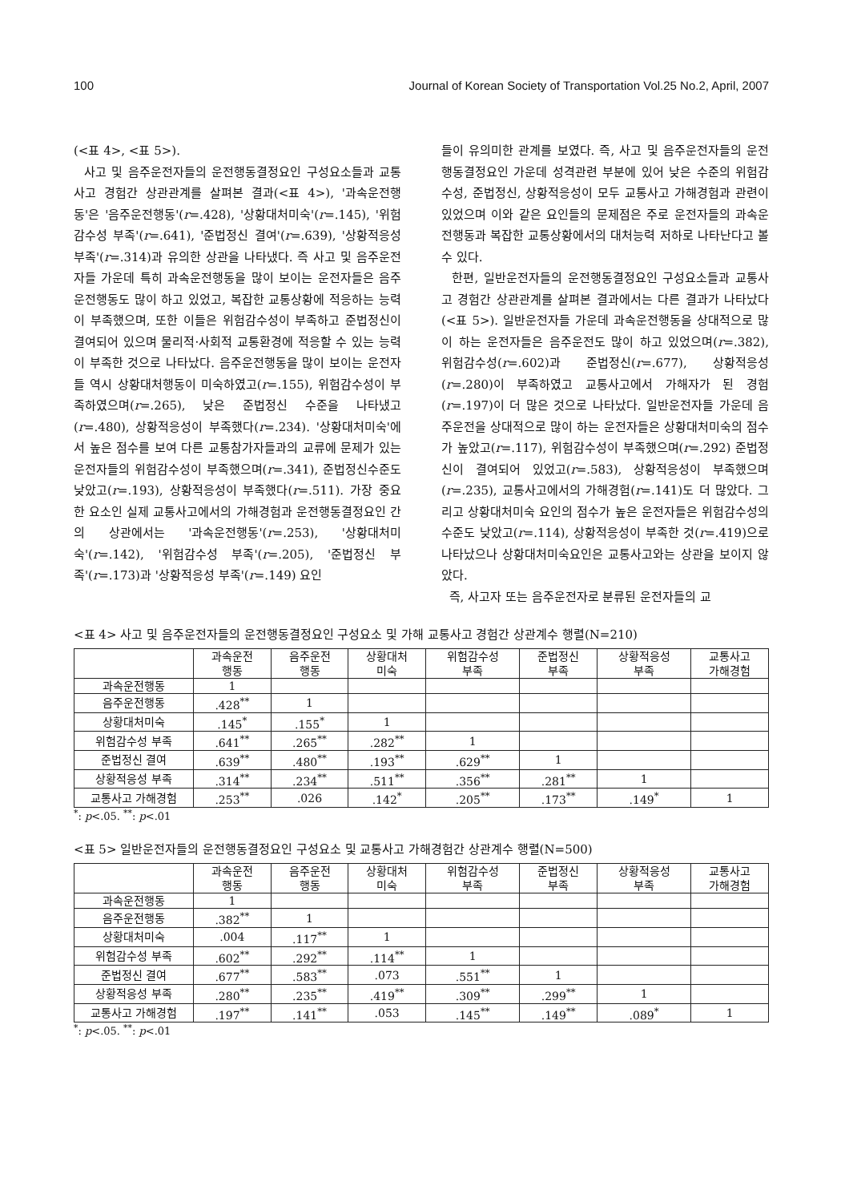100 Journal of Korean Society of Transportation Vol.25 No.2, April, 2007
(<표 4>, <표 5>).
사고 및 음주운전자들의 운전행동결정요인 구성요소들과 교통사고 경험간 상관관계를 살펴본 결과(<표 4>), '과속운전행동'은 '음주운전행동'(r=.428), '상황대처미숙'(r=.145), '위험감수성 부족'(r=.641), '준법정신 결여'(r=.639), '상황적응성 부족'(r=.314)과 유의한 상관을 나타냈다. 즉 사고 및 음주운전자들 가운데 특히 과속운전행동을 많이 보이는 운전자들은 음주운전행동도 많이 하고 있었고, 복잡한 교통상황에 적응하는 능력이 부족했으며, 또한 이들은 위험감수성이 부족하고 준법정신이 결여되어 있으며 물리적·사회적 교통환경에 적응할 수 있는 능력이 부족한 것으로 나타났다. 음주운전행동을 많이 보이는 운전자들 역시 상황대처행동이 미숙하였고(r=.155), 위험감수성이 부족하였으며(r=.265), 낮은 준법정신 수준을 나타냈고(r=.480), 상황적응성이 부족했다(r=.234). '상황대처미숙'에서 높은 점수를 보여 다른 교통참가자들과의 교류에 문제가 있는 운전자들의 위험감수성이 부족했으며(r=.341), 준법정신수준도 낮았고(r=.193), 상황적응성이 부족했다(r=.511). 가장 중요한 요소인 실제 교통사고에서의 가해경험과 운전행동결정요인 간의 상관에서는 '과속운전행동'(r=.253), '상황대처미숙'(r=.142), '위험감수성 부족'(r=.205), '준법정신 부족'(r=.173)과 '상황적응성 부족'(r=.149) 요인
들이 유의미한 관계를 보였다. 즉, 사고 및 음주운전자들의 운전행동결정요인 가운데 성격관련 부분에 있어 낮은 수준의 위험감수성, 준법정신, 상황적응성이 모두 교통사고 가해경험과 관련이 있었으며 이와 같은 요인들의 문제점은 주로 운전자들의 과속운전행동과 복잡한 교통상황에서의 대처능력 저하로 나타난다고 볼 수 있다.
한편, 일반운전자들의 운전행동결정요인 구성요소들과 교통사고 경험간 상관관계를 살펴본 결과에서는 다른 결과가 나타났다(<표 5>). 일반운전자들 가운데 과속운전행동을 상대적으로 많이 하는 운전자들은 음주운전도 많이 하고 있었으며(r=.382), 위험감수성(r=.602)과 준법정신(r=.677), 상황적응성(r=.280)이 부족하였고 교통사고에서 가해자가 된 경험(r=.197)이 더 많은 것으로 나타났다. 일반운전자들 가운데 음주운전을 상대적으로 많이 하는 운전자들은 상황대처미숙의 점수가 높았고(r=.117), 위험감수성이 부족했으며(r=.292) 준법정신이 결여되어 있었고(r=.583), 상황적응성이 부족했으며(r=.235), 교통사고에서의 가해경험(r=.141)도 더 많았다. 그리고 상황대처미숙 요인의 점수가 높은 운전자들은 위험감수성의 수준도 낮았고(r=.114), 상황적응성이 부족한 것(r=.419)으로 나타났으나 상황대처미숙요인은 교통사고와는 상관을 보이지 않았다.
즉, 사고자 또는 음주운전자로 분류된 운전자들의 교
<표 4> 사고 및 음주운전자들의 운전행동결정요인 구성요소 및 가해 교통사고 경험간 상관계수 행렬(N=210)
| | 과속운전 행동 | 음주운전 행동 | 상황대처 미숙 | 위험감수성 부족 | 준법정신 부족 | 상황적응성 부족 | 교통사고 가해경험 |
| --- | --- | --- | --- | --- | --- | --- | --- |
| 과속운전행동 | 1 | | | | | | |
| 음주운전행동 | .428<sup>**</sup> | 1 | | | | | |
| 상황대처미숙 | .145<sup>*</sup> | .155<sup>*</sup> | 1 | | | | |
| 위험감수성 부족 | .641<sup>**</sup> | .265<sup>**</sup> | .282<sup>**</sup> | 1 | | | |
| 준법정신 결여 | .639<sup>**</sup> | .480<sup>**</sup> | .193<sup>**</sup> | .629<sup>**</sup> | 1 | | |
| 상황적응성 부족 | .314<sup>**</sup> | .234<sup>**</sup> | .511<sup>**</sup> | .356<sup>**</sup> | .281<sup>**</sup> | 1 | |
| 교통사고 가해경험 | .253<sup>**</sup> | .026 | .142<sup>*</sup> | .205<sup>**</sup> | .173<sup>**</sup> | .149<sup>*</sup> | 1 |
<sup>*</sup>: p<.05. <sup>**</sup>: p<.01
<표 5> 일반운전자들의 운전행동결정요인 구성요소 및 교통사고 가해경험간 상관계수 행렬(N=500)
| | 과속운전 행동 | 음주운전 행동 | 상황대처 미숙 | 위험감수성 부족 | 준법정신 부족 | 상황적응성 부족 | 교통사고 가해경험 |
| --- | --- | --- | --- | --- | --- | --- | --- |
| 과속운전행동 | 1 | | | | | | |
| 음주운전행동 | .382<sup>**</sup> | 1 | | | | | |
| 상황대처미숙 | .004 | .117<sup>**</sup> | 1 | | | | |
| 위험감수성 부족 | .602<sup>**</sup> | .292<sup>**</sup> | .114<sup>**</sup> | 1 | | | |
| 준법정신 결여 | .677<sup>**</sup> | .583<sup>**</sup> | .073 | .551<sup>**</sup> | 1 | | |
| 상황적응성 부족 | .280<sup>**</sup> | .235<sup>**</sup> | .419<sup>**</sup> | .309<sup>**</sup> | .299<sup>**</sup> | 1 | |
| 교통사고 가해경험 | .197<sup>**</sup> | .141<sup>**</sup> | .053 | .145<sup>**</sup> | .149<sup>**</sup> | .089<sup>*</sup> | 1 |
<sup>*</sup>: p<.05. <sup>**</sup>: p<.01